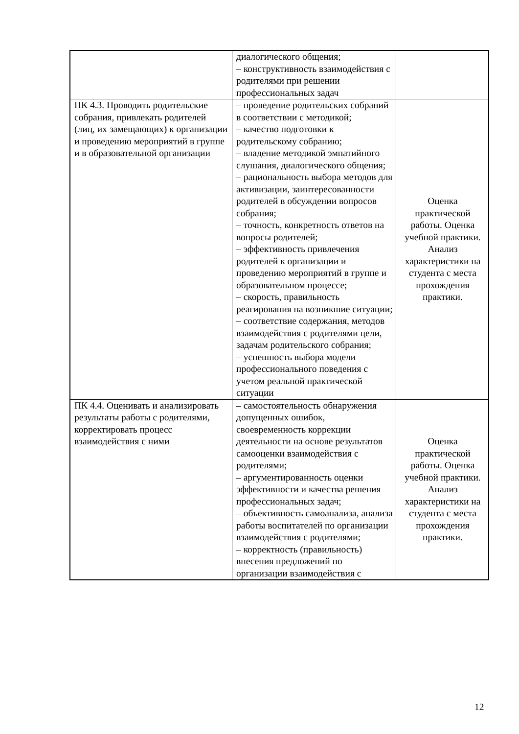| | диалогического общения; – конструктивность взаимодействия с родителями при решении профессиональных задач | |
| ПК 4.3. Проводить родительские собрания, привлекать родителей (лиц, их замещающих) к организации и проведению мероприятий в группе и в образовательной организации | – проведение родительских собраний в соответствии с методикой; – качество подготовки к родительскому собранию; – владение методикой эмпатийного слушания, диалогического общения; – рациональность выбора методов для активизации, заинтересованности родителей в обсуждении вопросов собрания; – точность, конкретность ответов на вопросы родителей; – эффективность привлечения родителей к организации и проведению мероприятий в группе и образовательном процессе; – скорость, правильность реагирования на возникшие ситуации; – соответствие содержания, методов взаимодействия с родителями цели, задачам родительского собрания; – успешность выбора модели профессионального поведения с учетом реальной практической ситуации | Оценка практической работы. Оценка учебной практики. Анализ характеристики на студента с места прохождения практики. |
| ПК 4.4. Оценивать и анализировать результаты работы с родителями, корректировать процесс взаимодействия с ними | – самостоятельность обнаружения допущенных ошибок, своевременность коррекции деятельности на основе результатов самооценки взаимодействия с родителями; – аргументированность оценки эффективности и качества решения профессиональных задач; – объективность самоанализа, анализа работы воспитателей по организации взаимодействия с родителями; – корректность (правильность) внесения предложений по организации взаимодействия с | Оценка практической работы. Оценка учебной практики. Анализ характеристики на студента с места прохождения практики. |
12